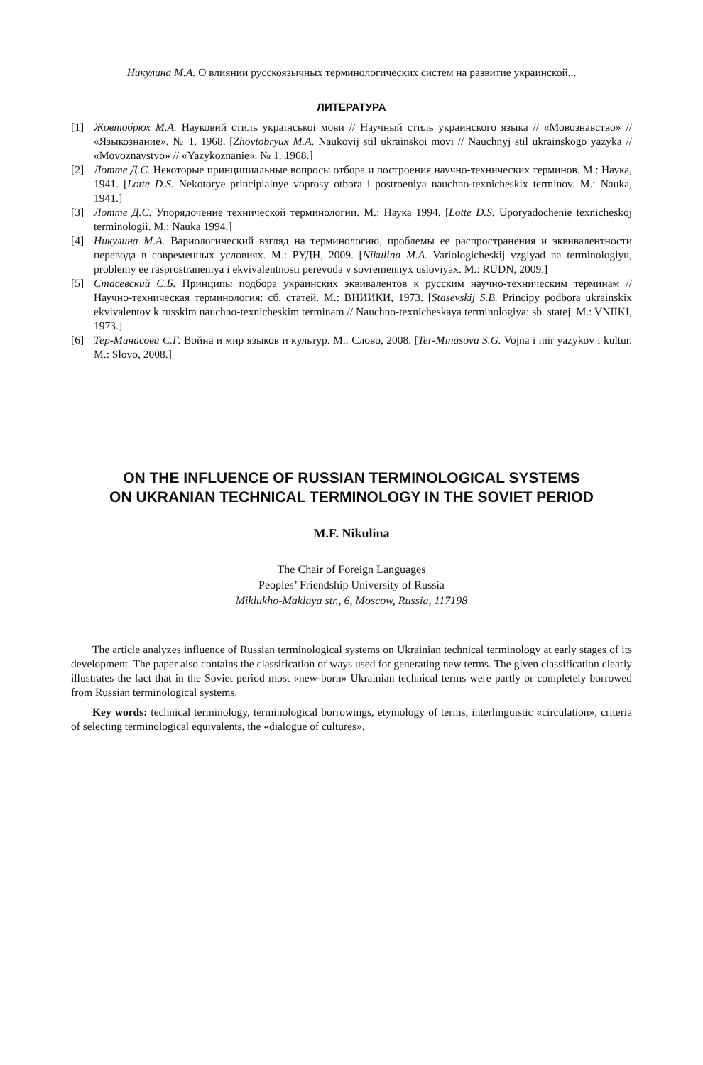Никулина М.А. О влиянии русскоязычных терминологических систем на развитие украинской...
ЛИТЕРАТУРА
[1] Жовтобрюх М.А. Науковий стиль украінськоі мови // Научный стиль украинского языка // «Мовознавство» // «Языкознание». № 1. 1968. [Zhovtobryux M.A. Naukovij stil ukrainskoi movi // Nauchnyj stil ukrainskogo yazyka // «Movoznavstvo» // «Yazykoznanie». № 1. 1968.]
[2] Лотте Д.С. Некоторые принципиальные вопросы отбора и построения научно-технических терминов. М.: Наука, 1941. [Lotte D.S. Nekotorye principialnye voprosy otbora i postroeniya nauchno-texnicheskix terminov. M.: Nauka, 1941.]
[3] Лотте Д.С. Упорядочение технической терминологии. М.: Наука 1994. [Lotte D.S. Uporyadochenie texnicheskoj terminologii. M.: Nauka 1994.]
[4] Никулина М.А. Вариологический взгляд на терминологию, проблемы ее распространения и эквивалентности перевода в современных условиях. М.: РУДН, 2009. [Nikulina M.A. Variologicheskij vzglyad na terminologiyu, problemy ee rasprostraneniya i ekvivalentnosti perevoda v sovremennyx usloviyax. M.: RUDN, 2009.]
[5] Стасевский С.Б. Принципы подбора украинских эквивалентов к русским научно-техническим терминам // Научно-техническая терминология: сб. статей. М.: ВНИИКИ, 1973. [Stasevskij S.B. Principy podbora ukrainskix ekvivalentov k russkim nauchno-texnicheskim terminam // Nauchno-texnicheskaya terminologiya: sb. statej. M.: VNIIKI, 1973.]
[6] Тер-Минасова С.Г. Война и мир языков и культур. М.: Слово, 2008. [Ter-Minasova S.G. Vojna i mir yazykov i kultur. M.: Slovo, 2008.]
ON THE INFLUENCE OF RUSSIAN TERMINOLOGICAL SYSTEMS
ON UKRANIAN TECHNICAL TERMINOLOGY IN THE SOVIET PERIOD
M.F. Nikulina
The Chair of Foreign Languages
Peoples’ Friendship University of Russia
Miklukho-Maklaya str., 6, Moscow, Russia, 117198
The article analyzes influence of Russian terminological systems on Ukrainian technical terminology at early stages of its development. The paper also contains the classification of ways used for generating new terms. The given classification clearly illustrates the fact that in the Soviet period most «new-born» Ukrainian technical terms were partly or completely borrowed from Russian terminological systems.
Key words: technical terminology, terminological borrowings, etymology of terms, interlinguistic «circulation», criteria of selecting terminological equivalents, the «dialogue of cultures».